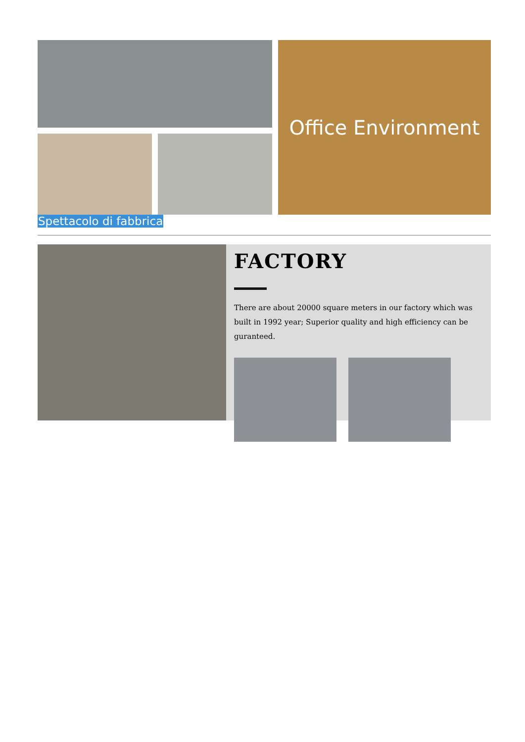Office Environment
Spettacolo di fabbrica
FACTORY
There are about 20000 square meters in our factory which was built in 1992 year; Superior quality and high efficiency can be guranteed.